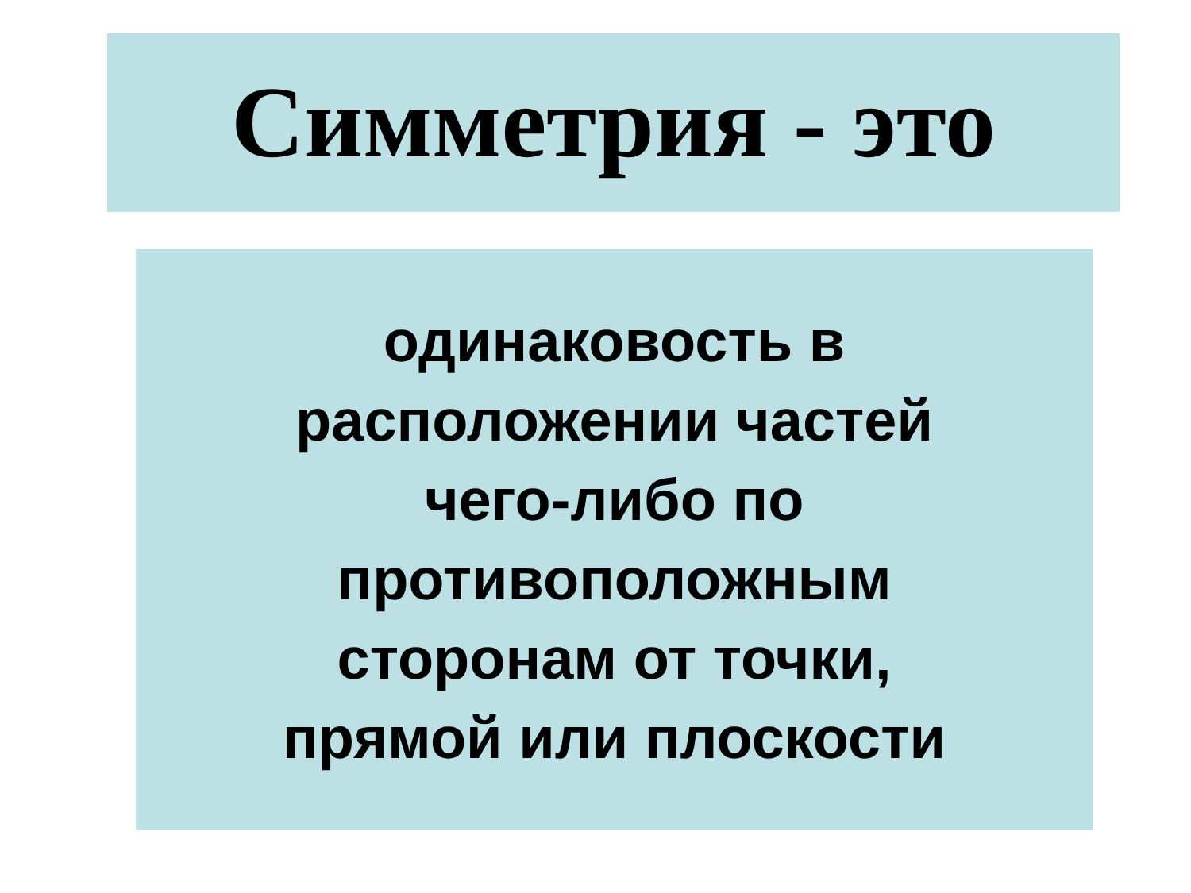Симметрия - это
одинаковость в
расположении частей
чего-либо по
противоположным
сторонам от точки,
прямой или плоскости